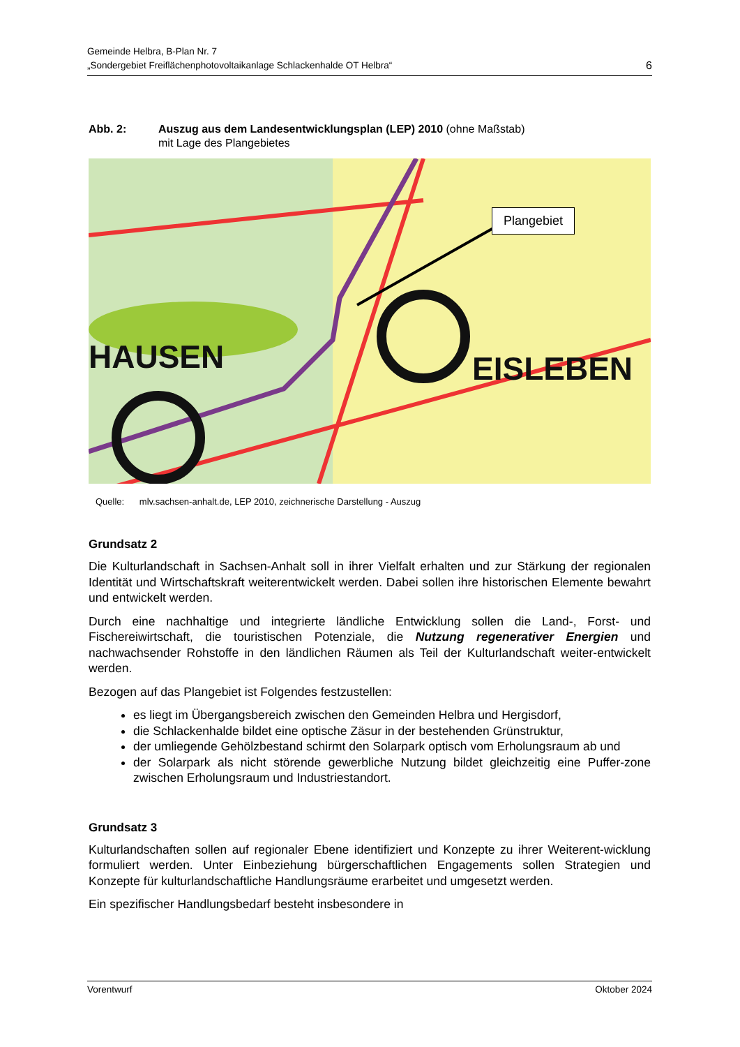Gemeinde Helbra, B-Plan Nr. 7
„Sondergebiet Freiflächenphotovoltaikanlage Schlackenhalde OT Helbra“
6
Abb. 2: Auszug aus dem Landesentwicklungsplan (LEP) 2010 (ohne Maßstab)
mit Lage des Plangebietes
EISLEBEN
HAUSEN
Plangebiet
Quelle: mlv.sachsen-anhalt.de, LEP 2010, zeichnerische Darstellung - Auszug
Grundsatz 2
Die Kulturlandschaft in Sachsen-Anhalt soll in ihrer Vielfalt erhalten und zur Stärkung der regionalen Identität und Wirtschaftskraft weiterentwickelt werden. Dabei sollen ihre historischen Elemente bewahrt und entwickelt werden.
Durch eine nachhaltige und integrierte ländliche Entwicklung sollen die Land-, Forst- und Fischereiwirtschaft, die touristischen Potenziale, die Nutzung regenerativer Energien und nachwachsender Rohstoffe in den ländlichen Räumen als Teil der Kulturlandschaft weiter-entwickelt werden.
Bezogen auf das Plangebiet ist Folgendes festzustellen:
es liegt im Übergangsbereich zwischen den Gemeinden Helbra und Hergisdorf,
die Schlackenhalde bildet eine optische Zäsur in der bestehenden Grünstruktur,
der umliegende Gehölzbestand schirmt den Solarpark optisch vom Erholungsraum ab und
der Solarpark als nicht störende gewerbliche Nutzung bildet gleichzeitig eine Puffer-zone zwischen Erholungsraum und Industriestandort.
Grundsatz 3
Kulturlandschaften sollen auf regionaler Ebene identifiziert und Konzepte zu ihrer Weiterent-wicklung formuliert werden. Unter Einbeziehung bürgerschaftlichen Engagements sollen Strategien und Konzepte für kulturlandschaftliche Handlungsräume erarbeitet und umgesetzt werden.
Ein spezifischer Handlungsbedarf besteht insbesondere in
Vorentwurf Oktober 2024